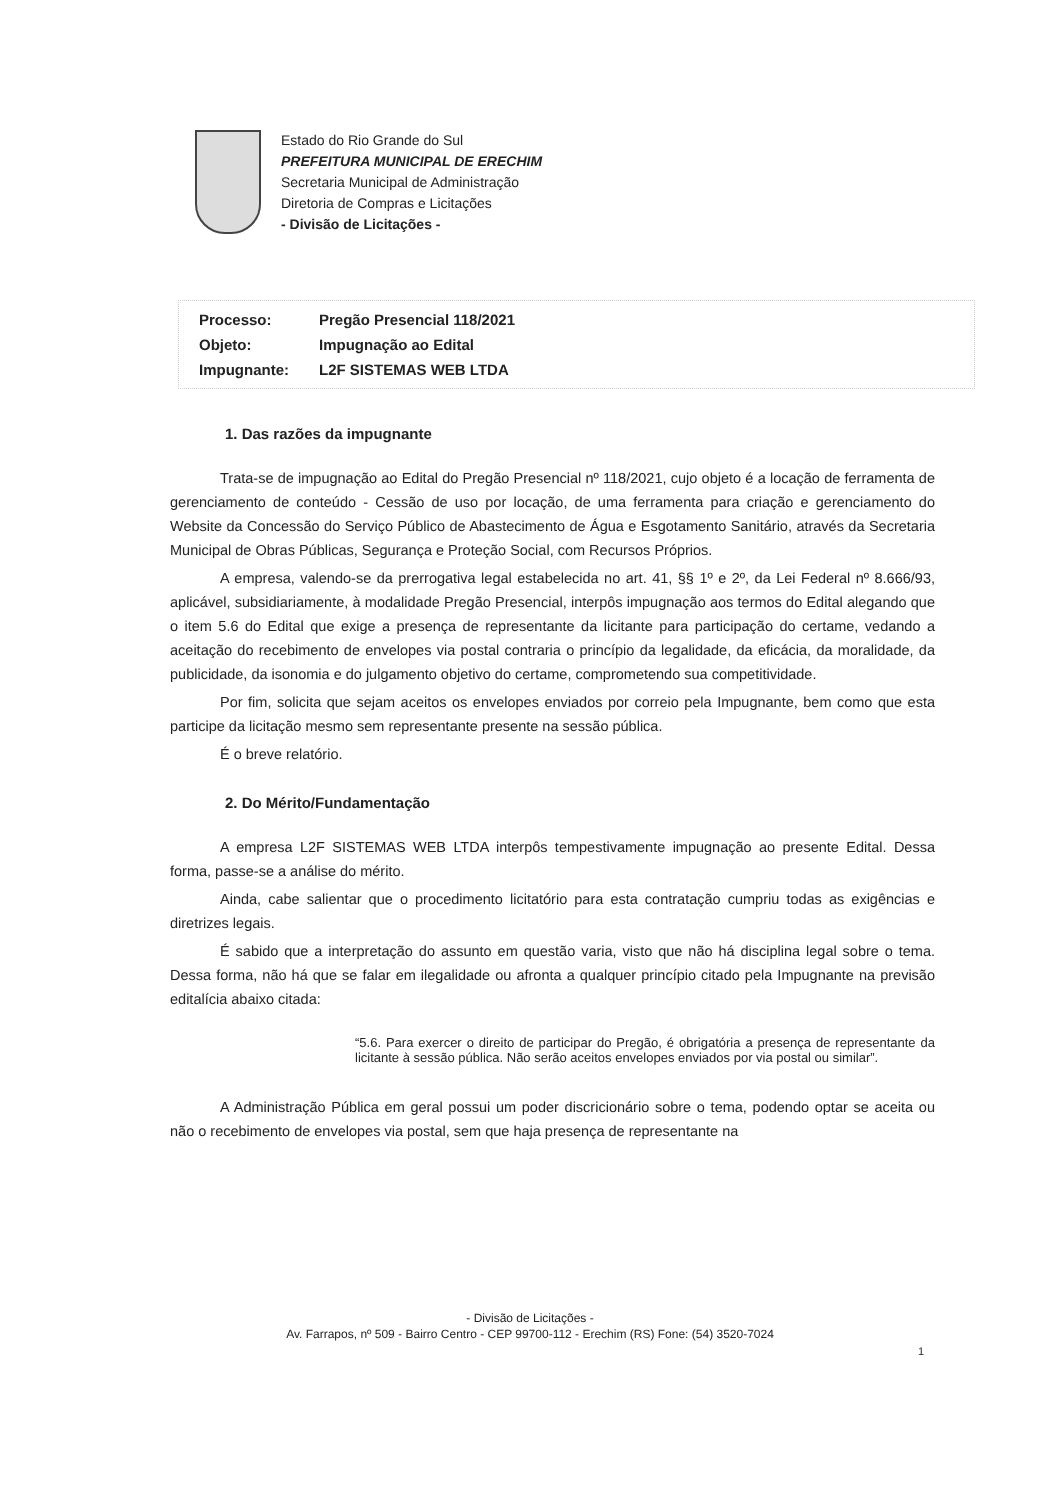Estado do Rio Grande do Sul
PREFEITURA MUNICIPAL DE ERECHIM
Secretaria Municipal de Administração
Diretoria de Compras e Licitações
- Divisão de Licitações -
| Processo: | Pregão Presencial 118/2021 |
| Objeto: | Impugnação ao Edital |
| Impugnante: | L2F SISTEMAS WEB LTDA |
1. Das razões da impugnante
Trata-se de impugnação ao Edital do Pregão Presencial nº 118/2021, cujo objeto é a locação de ferramenta de gerenciamento de conteúdo - Cessão de uso por locação, de uma ferramenta para criação e gerenciamento do Website da Concessão do Serviço Público de Abastecimento de Água e Esgotamento Sanitário, através da Secretaria Municipal de Obras Públicas, Segurança e Proteção Social, com Recursos Próprios.
A empresa, valendo-se da prerrogativa legal estabelecida no art. 41, §§ 1º e 2º, da Lei Federal nº 8.666/93, aplicável, subsidiariamente, à modalidade Pregão Presencial, interpôs impugnação aos termos do Edital alegando que o item 5.6 do Edital que exige a presença de representante da licitante para participação do certame, vedando a aceitação do recebimento de envelopes via postal contraria o princípio da legalidade, da eficácia, da moralidade, da publicidade, da isonomia e do julgamento objetivo do certame, comprometendo sua competitividade.
Por fim, solicita que sejam aceitos os envelopes enviados por correio pela Impugnante, bem como que esta participe da licitação mesmo sem representante presente na sessão pública.
É o breve relatório.
2. Do Mérito/Fundamentação
A empresa L2F SISTEMAS WEB LTDA interpôs tempestivamente impugnação ao presente Edital. Dessa forma, passe-se a análise do mérito.
Ainda, cabe salientar que o procedimento licitatório para esta contratação cumpriu todas as exigências e diretrizes legais.
É sabido que a interpretação do assunto em questão varia, visto que não há disciplina legal sobre o tema. Dessa forma, não há que se falar em ilegalidade ou afronta a qualquer princípio citado pela Impugnante na previsão editalícia abaixo citada:
“5.6. Para exercer o direito de participar do Pregão, é obrigatória a presença de representante da licitante à sessão pública. Não serão aceitos envelopes enviados por via postal ou similar”.
A Administração Pública em geral possui um poder discricionário sobre o tema, podendo optar se aceita ou não o recebimento de envelopes via postal, sem que haja presença de representante na
- Divisão de Licitações -
Av. Farrapos, nº 509 - Bairro Centro - CEP 99700-112 - Erechim (RS) Fone: (54) 3520-7024
1